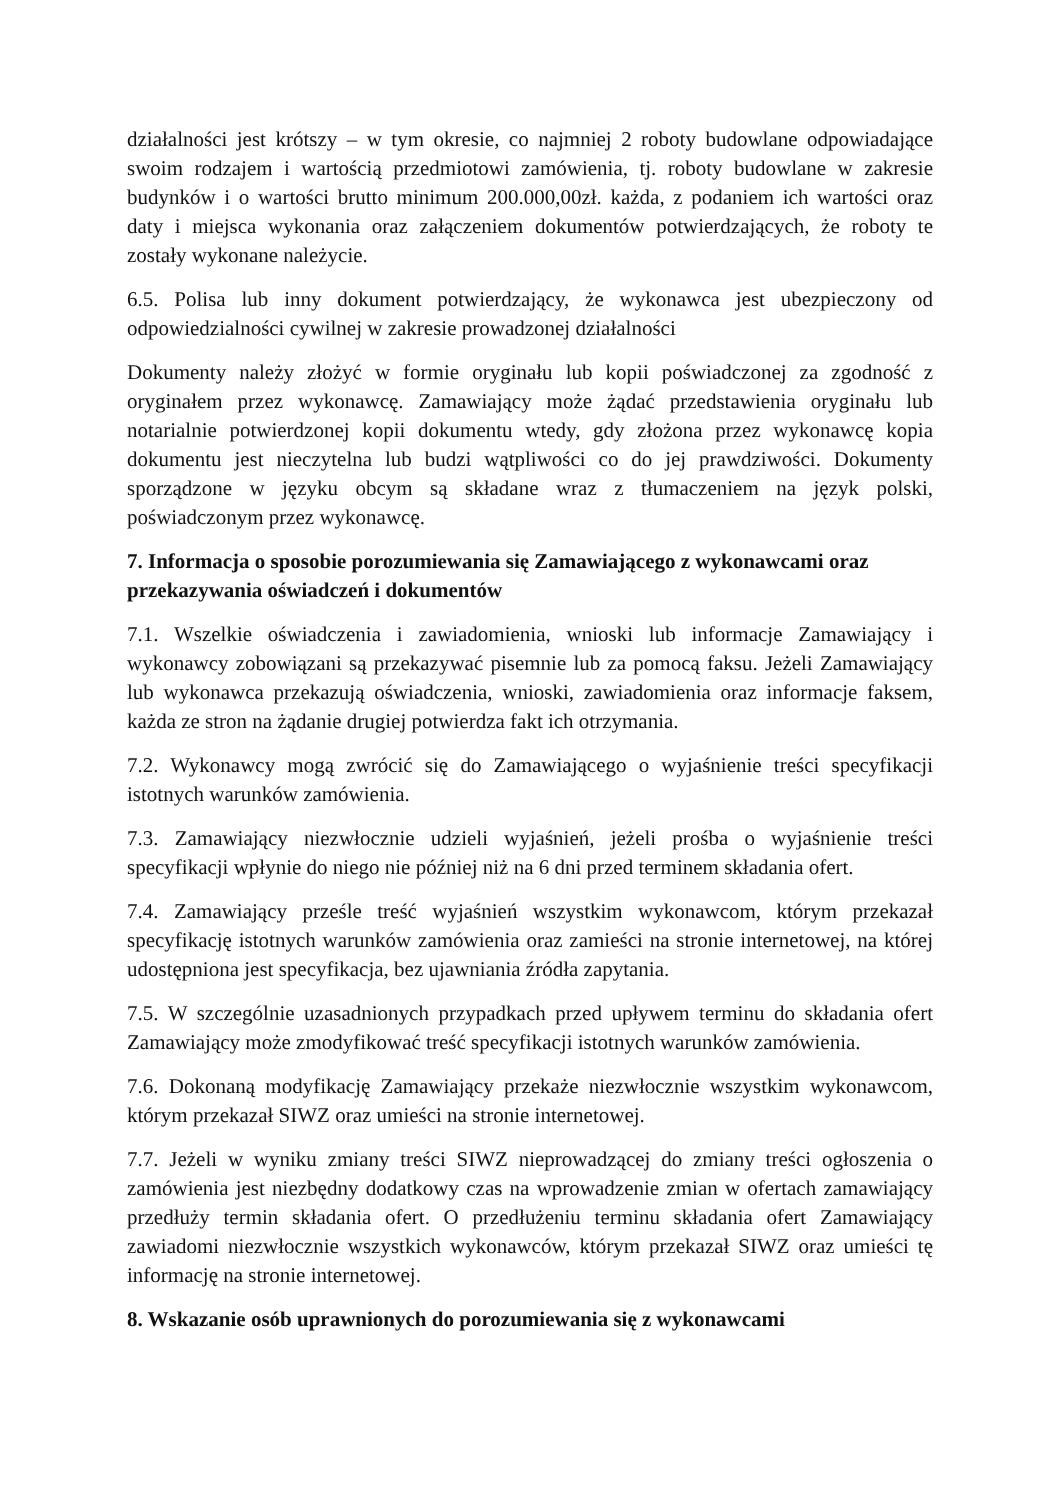działalności jest krótszy – w tym okresie, co najmniej 2 roboty budowlane odpowiadające swoim rodzajem i wartością przedmiotowi zamówienia, tj. roboty budowlane w zakresie budynków i o wartości brutto minimum 200.000,00zł. każda, z podaniem ich wartości oraz daty i miejsca wykonania oraz załączeniem dokumentów potwierdzających, że roboty te zostały wykonane należycie.
6.5. Polisa lub inny dokument potwierdzający, że wykonawca jest ubezpieczony od odpowiedzialności cywilnej w zakresie prowadzonej działalności
Dokumenty należy złożyć w formie oryginału lub kopii poświadczonej za zgodność z oryginałem przez wykonawcę. Zamawiający może żądać przedstawienia oryginału lub notarialnie potwierdzonej kopii dokumentu wtedy, gdy złożona przez wykonawcę kopia dokumentu jest nieczytelna lub budzi wątpliwości co do jej prawdziwości. Dokumenty sporządzone w języku obcym są składane wraz z tłumaczeniem na język polski, poświadczonym przez wykonawcę.
7. Informacja o sposobie porozumiewania się Zamawiającego z wykonawcami oraz przekazywania oświadczeń i dokumentów
7.1. Wszelkie oświadczenia i zawiadomienia, wnioski lub informacje Zamawiający i wykonawcy zobowiązani są przekazywać pisemnie lub za pomocą faksu. Jeżeli Zamawiający lub wykonawca przekazują oświadczenia, wnioski, zawiadomienia oraz informacje faksem, każda ze stron na żądanie drugiej potwierdza fakt ich otrzymania.
7.2. Wykonawcy mogą zwrócić się do Zamawiającego o wyjaśnienie treści specyfikacji istotnych warunków zamówienia.
7.3. Zamawiający niezwłocznie udzieli wyjaśnień, jeżeli prośba o wyjaśnienie treści specyfikacji wpłynie do niego nie później niż na 6 dni przed terminem składania ofert.
7.4. Zamawiający prześle treść wyjaśnień wszystkim wykonawcom, którym przekazał specyfikację istotnych warunków zamówienia oraz zamieści na stronie internetowej, na której udostępniona jest specyfikacja, bez ujawniania źródła zapytania.
7.5. W szczególnie uzasadnionych przypadkach przed upływem terminu do składania ofert Zamawiający może zmodyfikować treść specyfikacji istotnych warunków zamówienia.
7.6. Dokonaną modyfikację Zamawiający przekaże niezwłocznie wszystkim wykonawcom, którym przekazał SIWZ oraz umieści na stronie internetowej.
7.7. Jeżeli w wyniku zmiany treści SIWZ nieprowadzącej do zmiany treści ogłoszenia o zamówienia jest niezbędny dodatkowy czas na wprowadzenie zmian w ofertach zamawiający przedłuży termin składania ofert. O przedłużeniu terminu składania ofert Zamawiający zawiadomi niezwłocznie wszystkich wykonawców, którym przekazał SIWZ oraz umieści tę informację na stronie internetowej.
8. Wskazanie osób uprawnionych do porozumiewania się z wykonawcami